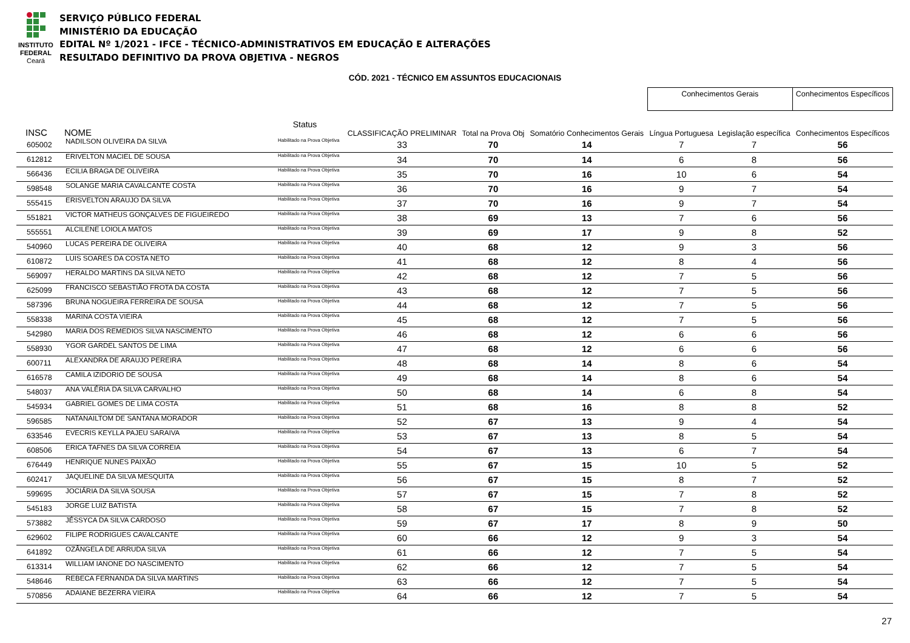INSTITUTO
FEDERAL
Ceará
SERVIÇO PÚBLICO FEDERAL
MINISTÉRIO DA EDUCAÇÃO
EDITAL Nº 1/2021 - IFCE - TÉCNICO-ADMINISTRATIVOS EM EDUCAÇÃO E ALTERAÇÕES
RESULTADO DEFINITIVO DA PROVA OBJETIVA - NEGROS
CÓD. 2021 - TÉCNICO EM ASSUNTOS EDUCACIONAIS
| | | | | | | | Conhecimentos Gerais | | Conhecimentos Específicos |
| --- | --- | --- | --- | --- | --- | --- | --- | --- | --- |
| INSC | NOME | Status | CLASSIFICAÇÃO PRELIMINAR | Total na Prova Obj | Somatório Conhecimentos Gerais | | Língua Portuguesa | Legislação específica | Conhecimentos Específicos |
| 605002 | NADILSON OLIVEIRA DA SILVA | Habilitado na Prova Objetiva | 33 | 70 | 14 | | 7 | 7 | 56 |
| 612812 | ERIVELTON MACIEL DE SOUSA | Habilitado na Prova Objetiva | 34 | 70 | 14 | | 6 | 8 | 56 |
| 566436 | ECILIA BRAGA DE OLIVEIRA | Habilitado na Prova Objetiva | 35 | 70 | 16 | | 10 | 6 | 54 |
| 598548 | SOLANGE MARIA CAVALCANTE COSTA | Habilitado na Prova Objetiva | 36 | 70 | 16 | | 9 | 7 | 54 |
| 555415 | ERISVELTON ARAUJO DA SILVA | Habilitado na Prova Objetiva | 37 | 70 | 16 | | 9 | 7 | 54 |
| 551821 | VICTOR MATHEUS GONÇALVES DE FIGUEIREDO | Habilitado na Prova Objetiva | 38 | 69 | 13 | | 7 | 6 | 56 |
| 555551 | ALCILENE LOIOLA MATOS | Habilitado na Prova Objetiva | 39 | 69 | 17 | | 9 | 8 | 52 |
| 540960 | LUCAS PEREIRA DE OLIVEIRA | Habilitado na Prova Objetiva | 40 | 68 | 12 | | 9 | 3 | 56 |
| 610872 | LUIS SOARES DA COSTA NETO | Habilitado na Prova Objetiva | 41 | 68 | 12 | | 8 | 4 | 56 |
| 569097 | HERALDO MARTINS DA SILVA NETO | Habilitado na Prova Objetiva | 42 | 68 | 12 | | 7 | 5 | 56 |
| 625099 | FRANCISCO SEBASTIÃO FROTA DA COSTA | Habilitado na Prova Objetiva | 43 | 68 | 12 | | 7 | 5 | 56 |
| 587396 | BRUNA NOGUEIRA FERREIRA DE SOUSA | Habilitado na Prova Objetiva | 44 | 68 | 12 | | 7 | 5 | 56 |
| 558338 | MARINA COSTA VIEIRA | Habilitado na Prova Objetiva | 45 | 68 | 12 | | 7 | 5 | 56 |
| 542980 | MARIA DOS REMEDIOS SILVA NASCIMENTO | Habilitado na Prova Objetiva | 46 | 68 | 12 | | 6 | 6 | 56 |
| 558930 | YGOR GARDEL SANTOS DE LIMA | Habilitado na Prova Objetiva | 47 | 68 | 12 | | 6 | 6 | 56 |
| 600711 | ALEXANDRA DE ARAUJO PEREIRA | Habilitado na Prova Objetiva | 48 | 68 | 14 | | 8 | 6 | 54 |
| 616578 | CAMILA IZIDORIO DE SOUSA | Habilitado na Prova Objetiva | 49 | 68 | 14 | | 8 | 6 | 54 |
| 548037 | ANA VALÉRIA DA SILVA CARVALHO | Habilitado na Prova Objetiva | 50 | 68 | 14 | | 6 | 8 | 54 |
| 545934 | GABRIEL GOMES DE LIMA COSTA | Habilitado na Prova Objetiva | 51 | 68 | 16 | | 8 | 8 | 52 |
| 596585 | NATANAILTOM DE SANTANA MORADOR | Habilitado na Prova Objetiva | 52 | 67 | 13 | | 9 | 4 | 54 |
| 633546 | EVECRIS KEYLLA PAJEU SARAIVA | Habilitado na Prova Objetiva | 53 | 67 | 13 | | 8 | 5 | 54 |
| 608506 | ERICA TAFNES DA SILVA CORREIA | Habilitado na Prova Objetiva | 54 | 67 | 13 | | 6 | 7 | 54 |
| 676449 | HENRIQUE NUNES PAIXÃO | Habilitado na Prova Objetiva | 55 | 67 | 15 | | 10 | 5 | 52 |
| 602417 | JAQUELINE DA SILVA MESQUITA | Habilitado na Prova Objetiva | 56 | 67 | 15 | | 8 | 7 | 52 |
| 599695 | JOCIÁRIA DA SILVA SOUSA | Habilitado na Prova Objetiva | 57 | 67 | 15 | | 7 | 8 | 52 |
| 545183 | JORGE LUIZ BATISTA | Habilitado na Prova Objetiva | 58 | 67 | 15 | | 7 | 8 | 52 |
| 573882 | JÉSSYCA DA SILVA CARDOSO | Habilitado na Prova Objetiva | 59 | 67 | 17 | | 8 | 9 | 50 |
| 629602 | FILIPE RODRIGUES CAVALCANTE | Habilitado na Prova Objetiva | 60 | 66 | 12 | | 9 | 3 | 54 |
| 641892 | OZÂNGELA DE ARRUDA SILVA | Habilitado na Prova Objetiva | 61 | 66 | 12 | | 7 | 5 | 54 |
| 613314 | WILLIAM IANONE DO NASCIMENTO | Habilitado na Prova Objetiva | 62 | 66 | 12 | | 7 | 5 | 54 |
| 548646 | REBECA FERNANDA DA SILVA MARTINS | Habilitado na Prova Objetiva | 63 | 66 | 12 | | 7 | 5 | 54 |
| 570856 | ADAIANE BEZERRA VIEIRA | Habilitado na Prova Objetiva | 64 | 66 | 12 | | 7 | 5 | 54 |
27